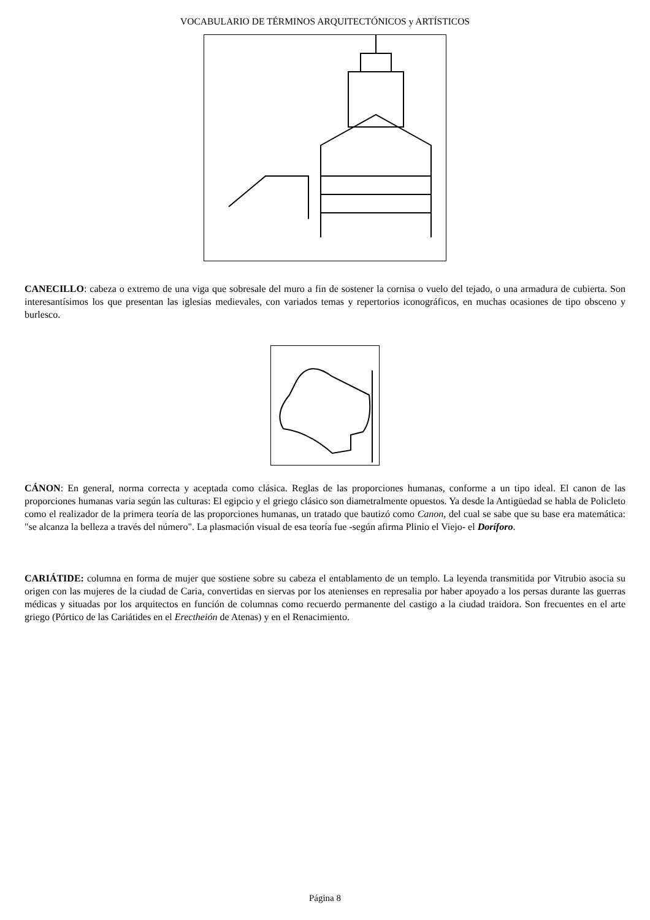VOCABULARIO DE TÉRMINOS ARQUITECTÓNICOS y ARTÍSTICOS
CANECILLO: cabeza o extremo de una viga que sobresale del muro a fin de sostener la cornisa o vuelo del tejado, o una armadura de cubierta. Son interesantísimos los que presentan las iglesias medievales, con variados temas y repertorios iconográficos, en muchas ocasiones de tipo obsceno y burlesco.
CÁNON: En general, norma correcta y aceptada como clásica. Reglas de las proporciones humanas, conforme a un tipo ideal. El canon de las proporciones humanas varia según las culturas: El egipcio y el griego clásico son diametralmente opuestos. Ya desde la Antigüedad se habla de Policleto como el realizador de la primera teoría de las proporciones humanas, un tratado que bautizó como Canon, del cual se sabe que su base era matemática: "se alcanza la belleza a través del número". La plasmación visual de esa teoría fue -según afirma Plinio el Viejo- el Doríforo.
CARIÁTIDE: columna en forma de mujer que sostiene sobre su cabeza el entablamento de un templo. La leyenda transmitida por Vitrubio asocia su origen con las mujeres de la ciudad de Caria, convertidas en siervas por los atenienses en represalia por haber apoyado a los persas durante las guerras médicas y situadas por los arquitectos en función de columnas como recuerdo permanente del castigo a la ciudad traidora. Son frecuentes en el arte griego (Pórtico de las Cariátides en el Erectheión de Atenas) y en el Renacimiento.
Página 8